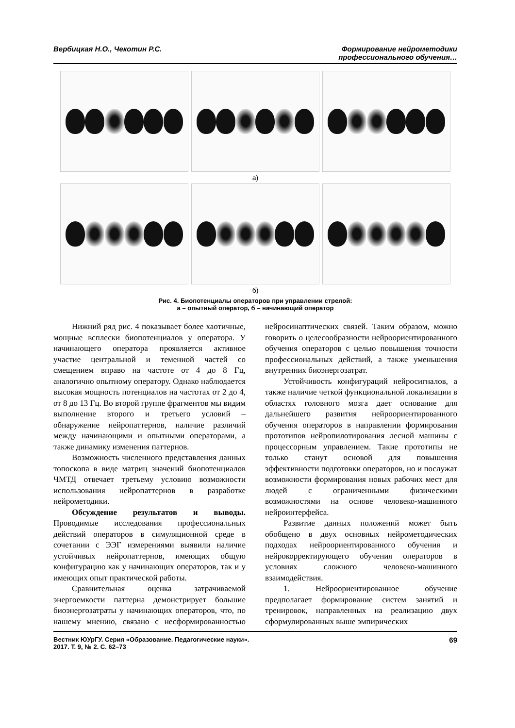Вербицкая Н.О., Чекотин Р.С. Формирование нейрометодики
профессионального обучения…
а)
б)
Рис. 4. Биопотенциалы операторов при управлении стрелой:
а – опытный оператор, б – начинающий оператор
Нижний ряд рис. 4 показывает более хаотичные, мощные всплески биопотенциалов у оператора. У начинающего оператора проявляется активное участие центральной и теменной частей со смещением вправо на частоте от 4 до 8 Гц, аналогично опытному оператору. Однако наблюдается высокая мощность потенциалов на частотах от 2 до 4, от 8 до 13 Гц. Во второй группе фрагментов мы видим выполнение второго и третьего условий – обнаружение нейропаттернов, наличие различий между начинающими и опытными операторами, а также динамику изменения паттернов.
Возможность численного представления данных топоскопа в виде матриц значений биопотенциалов ЧМТД отвечает третьему условию возможности использования нейропаттернов в разработке нейрометодики.
Обсуждение результатов и выводы. Проводимые исследования профессиональных действий операторов в симуляционной среде в сочетании с ЭЭГ измерениями выявили наличие устойчивых нейропаттернов, имеющих общую конфигурацию как у начинающих операторов, так и у имеющих опыт практической работы.
Сравнительная оценка затрачиваемой энергоемкости паттерна демонстрирует большие биоэнергозатраты у начинающих операторов, что, по нашему мнению, связано с несформированностью нейросинаптических связей. Таким образом, можно говорить о целесообразности нейроориентированного обучения операторов с целью повышения точности профессиональных действий, а также уменьшения внутренних биоэнергозатрат.
Устойчивость конфигураций нейросигналов, а также наличие четкой функциональной локализации в областях головного мозга дает основание для дальнейшего развития нейроориентированного обучения операторов в направлении формирования прототипов нейропилотирования лесной машины с процессорным управлением. Такие прототипы не только станут основой для повышения эффективности подготовки операторов, но и послужат возможности формирования новых рабочих мест для людей с ограниченными физическими возможностями на основе человеко-машинного нейроинтерфейса.
Развитие данных положений может быть обобщено в двух основных нейрометодических подходах нейроориентированного обучения и нейрокорректирующего обучения операторов в условиях сложного человеко-машинного взаимодействия.
1. Нейроориентированное обучение предполагает формирование систем занятий и тренировок, направленных на реализацию двух сформулированных выше эмпирических
Вестник ЮУрГУ. Серия «Образование. Педагогические науки».
2017. Т. 9, № 2. С. 62–73
69